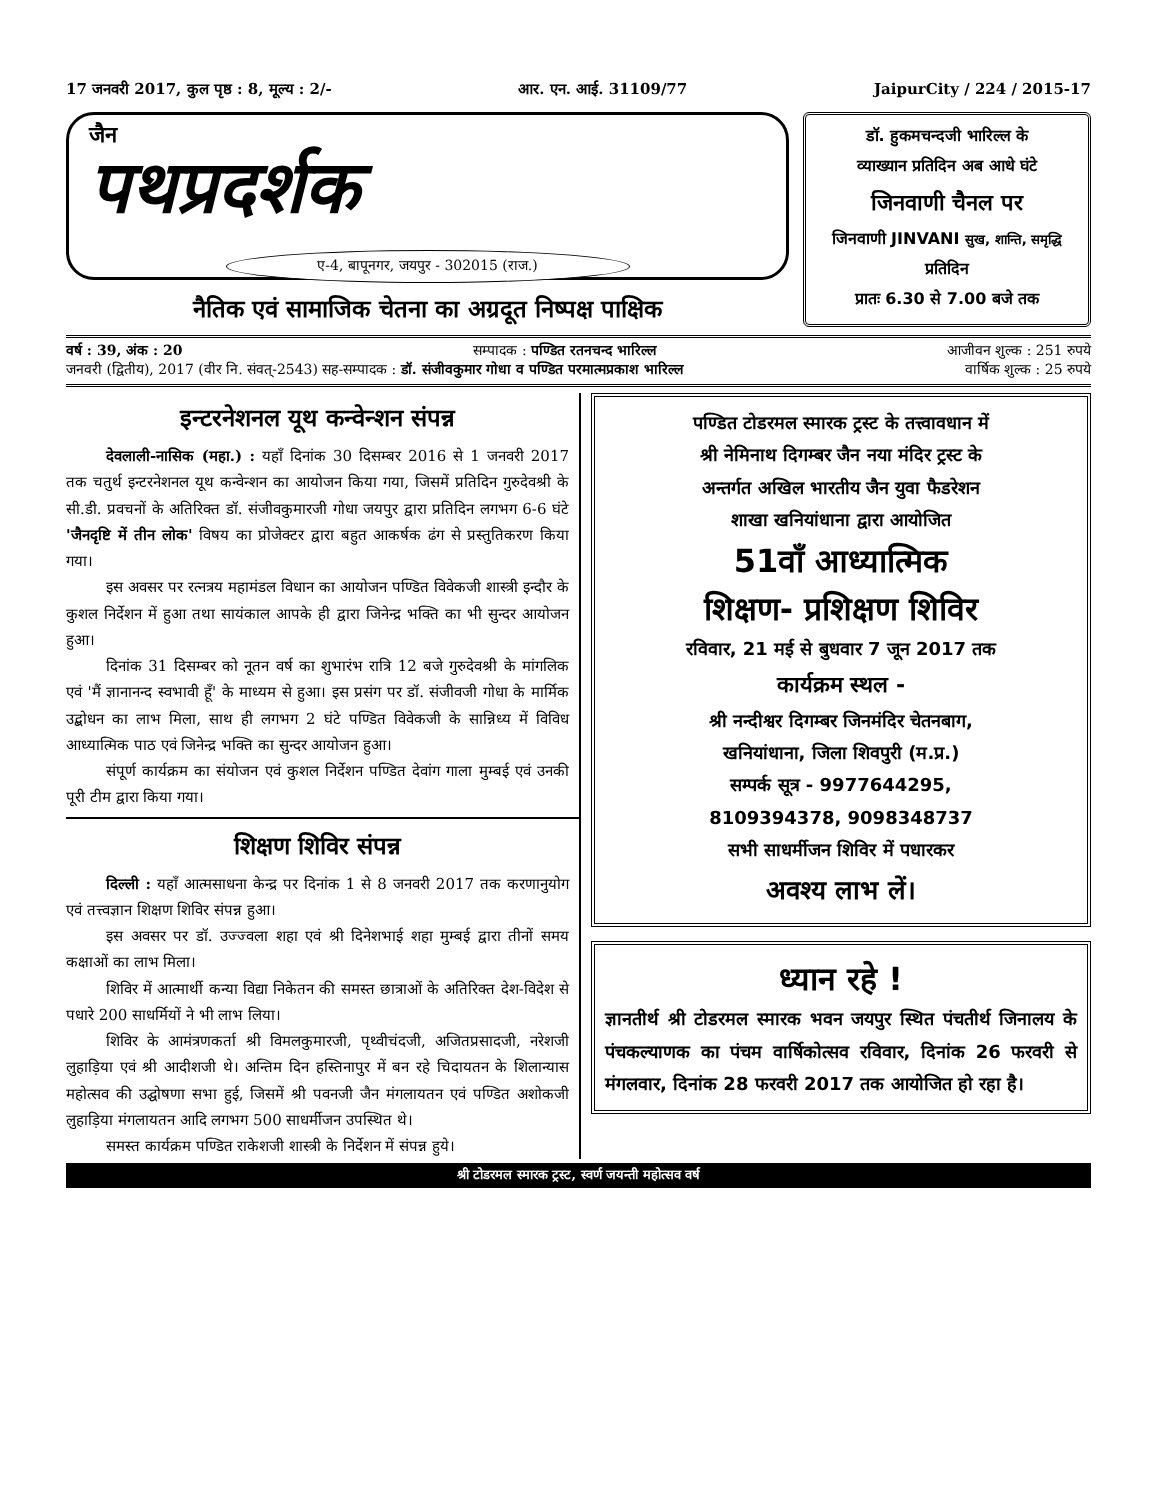17 जनवरी 2017, कुल पृष्ठ : 8, मूल्य : 2/- आर. एन. आई. 31109/77 JaipurCity / 224 / 2015-17
जैन
पथप्रदर्शक
ए-4, बापूनगर, जयपुर - 302015 (राज.)
नैतिक एवं सामाजिक चेतना का अग्रदूत निष्पक्ष पाक्षिक
डॉ. हुकमचन्दजी भारिल्ल के
व्याख्यान प्रतिदिन अब आधे घंटे
जिनवाणी चैनल पर
जिनवाणी JINVANI सुख, शान्ति, समृद्धि प्रतिदिन
प्रातः 6.30 से 7.00 बजे तक
वर्ष : 39, अंक : 20 सम्पादक : पण्डित रतनचन्द भारिल्ल आजीवन शुल्क : 251 रुपये
जनवरी (द्वितीय), 2017 (वीर नि. संवत्-2543) सह-सम्पादक : डॉ. संजीवकुमार गोधा व पण्डित परमात्मप्रकाश भारिल्ल वार्षिक शुल्क : 25 रुपये
इन्टरनेशनल यूथ कन्वेन्शन संपन्न
देवलाली-नासिक (महा.) : यहाँ दिनांक 30 दिसम्बर 2016 से 1 जनवरी 2017 तक चतुर्थ इन्टरनेशनल यूथ कन्वेन्शन का आयोजन किया गया, जिसमें प्रतिदिन गुरुदेवश्री के सी.डी. प्रवचनों के अतिरिक्त डॉ. संजीवकुमारजी गोधा जयपुर द्वारा प्रतिदिन लगभग 6-6 घंटे 'जैनदृष्टि में तीन लोक' विषय का प्रोजेक्टर द्वारा बहुत आकर्षक ढंग से प्रस्तुतिकरण किया गया।
इस अवसर पर रत्नत्रय महामंडल विधान का आयोजन पण्डित विवेकजी शास्त्री इन्दौर के कुशल निर्देशन में हुआ तथा सायंकाल आपके ही द्वारा जिनेन्द्र भक्ति का भी सुन्दर आयोजन हुआ।
दिनांक 31 दिसम्बर को नूतन वर्ष का शुभारंभ रात्रि 12 बजे गुरुदेवश्री के मांगलिक एवं 'मैं ज्ञानानन्द स्वभावी हूँ' के माध्यम से हुआ। इस प्रसंग पर डॉ. संजीवजी गोधा के मार्मिक उद्बोधन का लाभ मिला, साथ ही लगभग 2 घंटे पण्डित विवेकजी के सान्निध्य में विविध आध्यात्मिक पाठ एवं जिनेन्द्र भक्ति का सुन्दर आयोजन हुआ।
संपूर्ण कार्यक्रम का संयोजन एवं कुशल निर्देशन पण्डित देवांग गाला मुम्बई एवं उनकी पूरी टीम द्वारा किया गया।
शिक्षण शिविर संपन्न
दिल्ली : यहाँ आत्मसाधना केन्द्र पर दिनांक 1 से 8 जनवरी 2017 तक करणानुयोग एवं तत्त्वज्ञान शिक्षण शिविर संपन्न हुआ।
इस अवसर पर डॉ. उज्ज्वला शहा एवं श्री दिनेशभाई शहा मुम्बई द्वारा तीनों समय कक्षाओं का लाभ मिला।
शिविर में आत्मार्थी कन्या विद्या निकेतन की समस्त छात्राओं के अतिरिक्त देश-विदेश से पधारे 200 साधर्मियों ने भी लाभ लिया।
शिविर के आमंत्रणकर्ता श्री विमलकुमारजी, पृथ्वीचंदजी, अजितप्रसादजी, नरेशजी लुहाड़िया एवं श्री आदीशजी थे। अन्तिम दिन हस्तिनापुर में बन रहे चिदायतन के शिलान्यास महोत्सव की उद्घोषणा सभा हुई, जिसमें श्री पवनजी जैन मंगलायतन एवं पण्डित अशोकजी लुहाड़िया मंगलायतन आदि लगभग 500 साधर्मीजन उपस्थित थे।
समस्त कार्यक्रम पण्डित राकेशजी शास्त्री के निर्देशन में संपन्न हुये।
पण्डित टोडरमल स्मारक ट्रस्ट के तत्त्वावधान में
श्री नेमिनाथ दिगम्बर जैन नया मंदिर ट्रस्ट के
अन्तर्गत अखिल भारतीय जैन युवा फैडरेशन
शाखा खनियांधाना द्वारा आयोजित
51वाँ आध्यात्मिक
शिक्षण- प्रशिक्षण शिविर
रविवार, 21 मई से बुधवार 7 जून 2017 तक
कार्यक्रम स्थल -
श्री नन्दीश्वर दिगम्बर जिनमंदिर चेतनबाग,
खनियांधाना, जिला शिवपुरी (म.प्र.)
सम्पर्क सूत्र - 9977644295,
8109394378, 9098348737
सभी साधर्मीजन शिविर में पधारकर
अवश्य लाभ लें।
ध्यान रहे !
ज्ञानतीर्थ श्री टोडरमल स्मारक भवन जयपुर स्थित पंचतीर्थ जिनालय के पंचकल्याणक का पंचम वार्षिकोत्सव रविवार, दिनांक 26 फरवरी से मंगलवार, दिनांक 28 फरवरी 2017 तक आयोजित हो रहा है।
श्री टोडरमल स्मारक ट्रस्ट, स्वर्ण जयन्ती महोत्सव वर्ष